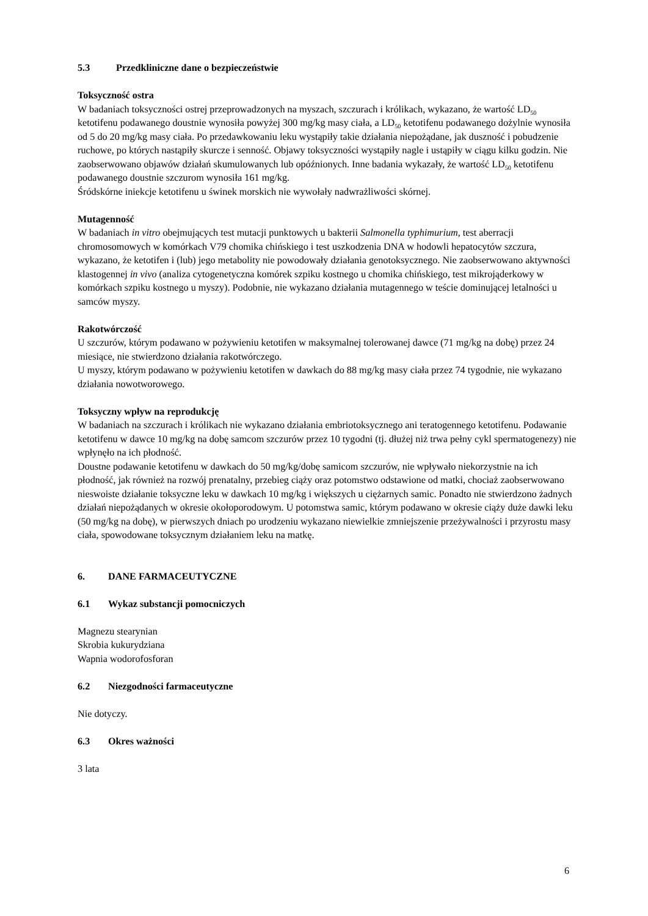5.3 Przedkliniczne dane o bezpieczeństwie
Toksyczność ostra
W badaniach toksyczności ostrej przeprowadzonych na myszach, szczurach i królikach, wykazano, że wartość LD<sub>50</sub> ketotifenu podawanego doustnie wynosiła powyżej 300 mg/kg masy ciała, a LD<sub>50</sub> ketotifenu podawanego dożylnie wynosiła od 5 do 20 mg/kg masy ciała. Po przedawkowaniu leku wystąpiły takie działania niepożądane, jak duszność i pobudzenie ruchowe, po których nastąpiły skurcze i senność. Objawy toksyczności wystąpiły nagle i ustąpiły w ciągu kilku godzin. Nie zaobserwowano objawów działań skumulowanych lub opóźnionych. Inne badania wykazały, że wartość LD<sub>50</sub> ketotifenu podawanego doustnie szczurom wynosiła 161 mg/kg.
Śródskórne iniekcje ketotifenu u świnek morskich nie wywołały nadwrażliwości skórnej.
Mutagenność
W badaniach in vitro obejmujących test mutacji punktowych u bakterii Salmonella typhimurium, test aberracji chromosomowych w komórkach V79 chomika chińskiego i test uszkodzenia DNA w hodowli hepatocytów szczura, wykazano, że ketotifen i (lub) jego metabolity nie powodowały działania genotoksycznego. Nie zaobserwowano aktywności klastogennej in vivo (analiza cytogenetyczna komórek szpiku kostnego u chomika chińskiego, test mikrojąderkowy w komórkach szpiku kostnego u myszy). Podobnie, nie wykazano działania mutagennego w teście dominującej letalności u samców myszy.
Rakotwórczość
U szczurów, którym podawano w pożywieniu ketotifen w maksymalnej tolerowanej dawce (71 mg/kg na dobę) przez 24 miesiące, nie stwierdzono działania rakotwórczego.
U myszy, którym podawano w pożywieniu ketotifen w dawkach do 88 mg/kg masy ciała przez 74 tygodnie, nie wykazano działania nowotworowego.
Toksyczny wpływ na reprodukcję
W badaniach na szczurach i królikach nie wykazano działania embriotoksycznego ani teratogennego ketotifenu. Podawanie ketotifenu w dawce 10 mg/kg na dobę samcom szczurów przez 10 tygodni (tj. dłużej niż trwa pełny cykl spermatogenezy) nie wpłynęło na ich płodność.
Doustne podawanie ketotifenu w dawkach do 50 mg/kg/dobę samicom szczurów, nie wpływało niekorzystnie na ich płodność, jak również na rozwój prenatalny, przebieg ciąży oraz potomstwo odstawione od matki, chociaż zaobserwowano nieswoiste działanie toksyczne leku w dawkach 10 mg/kg i większych u ciężarnych samic. Ponadto nie stwierdzono żadnych działań niepożądanych w okresie okołoporodowym. U potomstwa samic, którym podawano w okresie ciąży duże dawki leku (50 mg/kg na dobę), w pierwszych dniach po urodzeniu wykazano niewielkie zmniejszenie przeżywalności i przyrostu masy ciała, spowodowane toksycznym działaniem leku na matkę.
6. DANE FARMACEUTYCZNE
6.1 Wykaz substancji pomocniczych
Magnezu stearynian
Skrobia kukurydziana
Wapnia wodorofosforan
6.2 Niezgodności farmaceutyczne
Nie dotyczy.
6.3 Okres ważności
3 lata
6